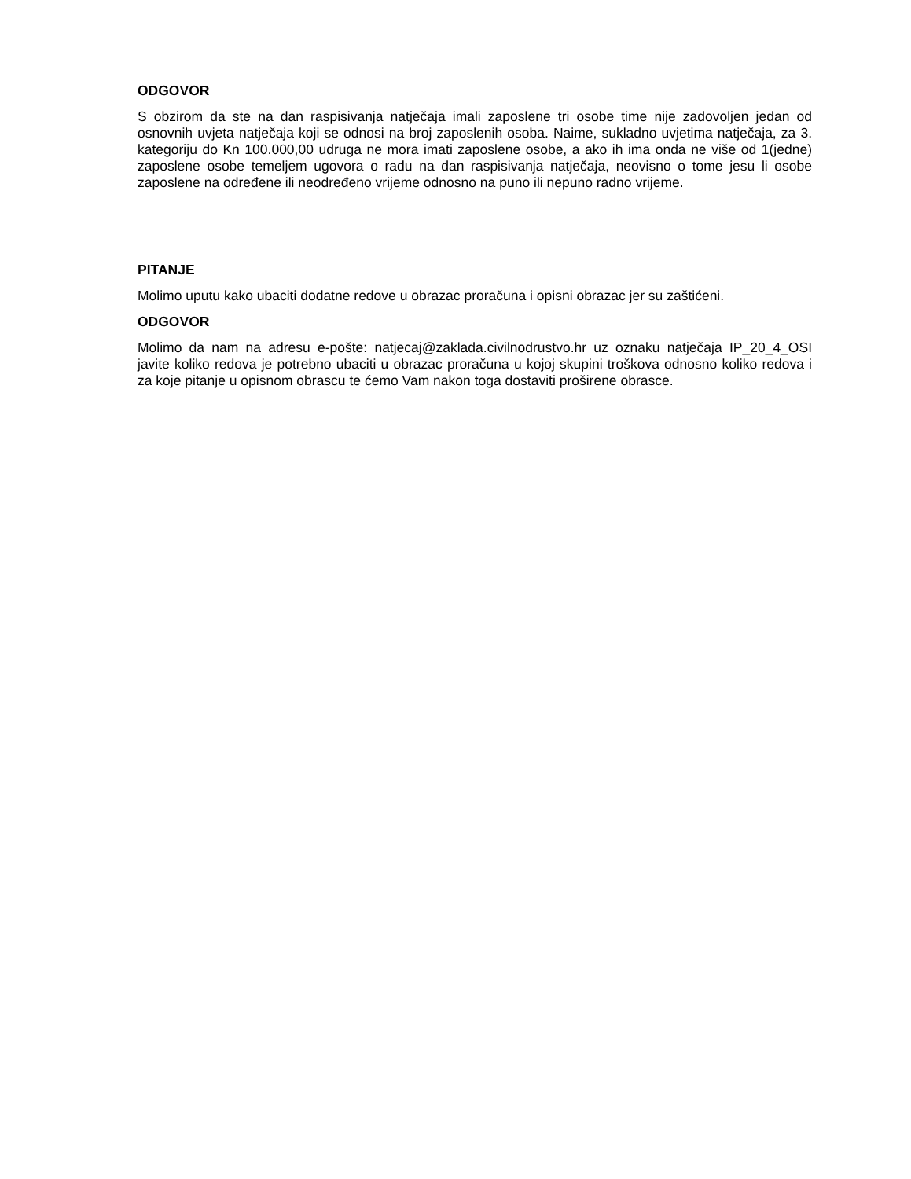ODGOVOR
S obzirom da ste na dan raspisivanja natječaja imali zaposlene tri osobe time nije zadovoljen jedan od osnovnih uvjeta natječaja koji se odnosi na broj zaposlenih osoba. Naime, sukladno uvjetima natječaja, za 3. kategoriju do Kn 100.000,00 udruga ne mora imati zaposlene osobe, a ako ih ima onda ne više od 1(jedne) zaposlene osobe temeljem ugovora o radu na dan raspisivanja natječaja, neovisno o tome jesu li osobe zaposlene na određene ili neodređeno vrijeme odnosno na puno ili nepuno radno vrijeme.
PITANJE
Molimo uputu kako ubaciti dodatne redove u obrazac proračuna i opisni obrazac jer su zaštićeni.
ODGOVOR
Molimo da nam na adresu e-pošte: natjecaj@zaklada.civilnodrustvo.hr uz oznaku natječaja IP_20_4_OSI javite koliko redova je potrebno ubaciti u obrazac proračuna u kojoj skupini troškova odnosno koliko redova i za koje pitanje u opisnom obrascu te ćemo Vam nakon toga dostaviti proširene obrasce.